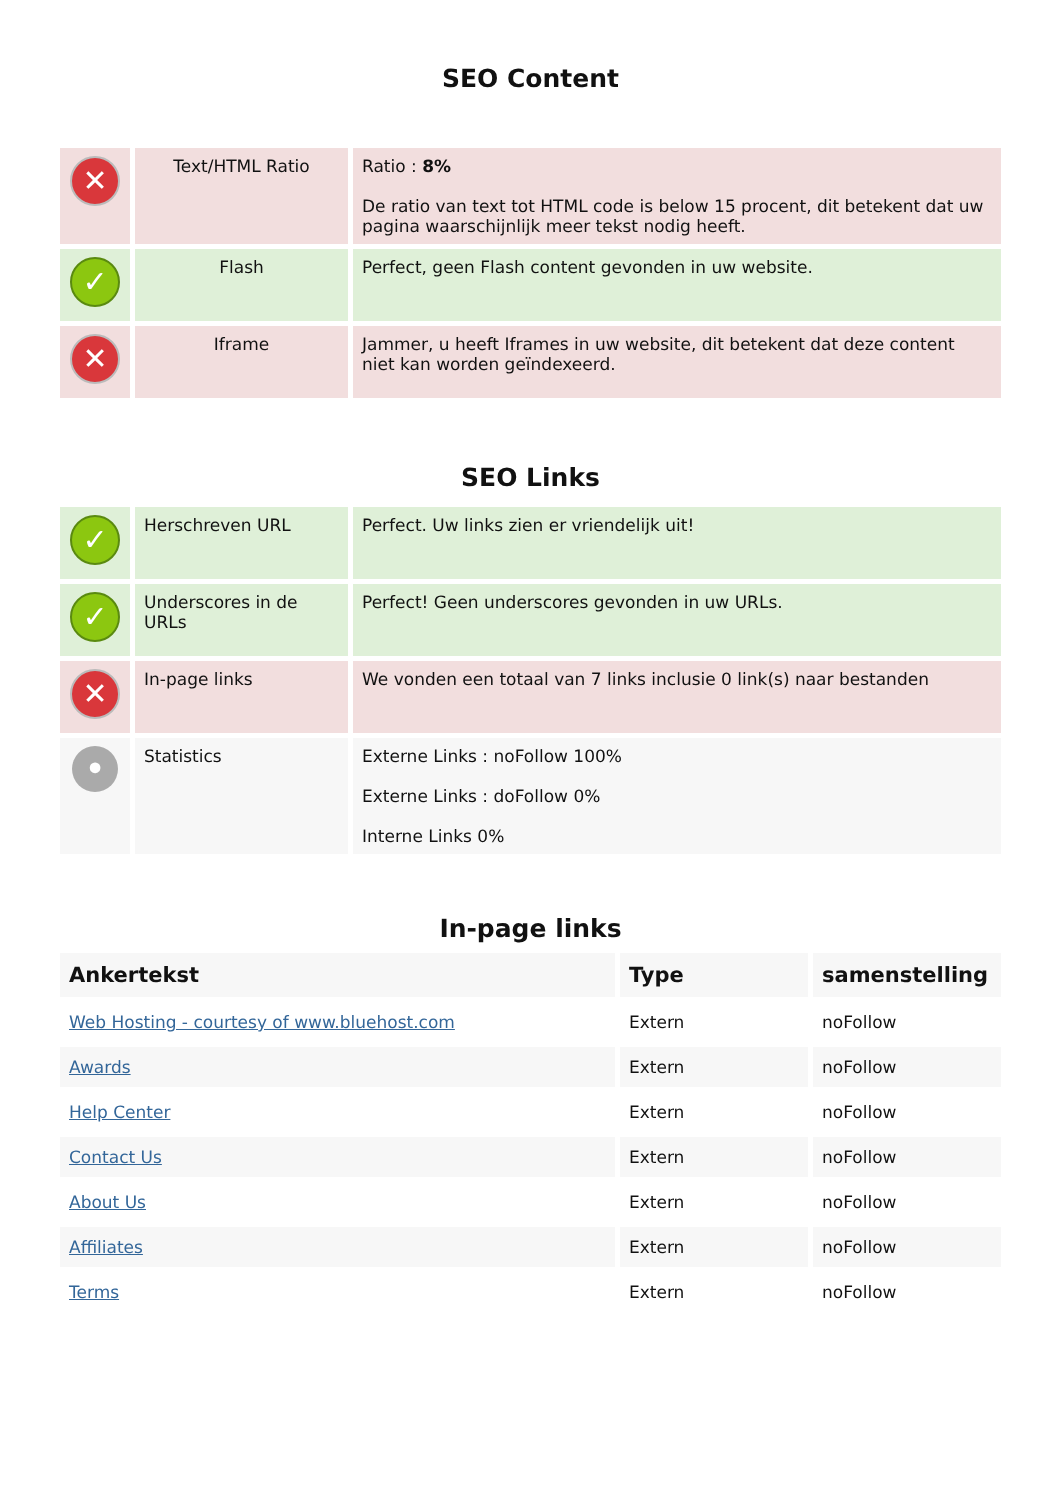SEO Content
| ✕ | Text/HTML Ratio | Ratio : 8% De ratio van text tot HTML code is below 15 procent, dit betekent dat uw pagina waarschijnlijk meer tekst nodig heeft. |
| ✓ | Flash | Perfect, geen Flash content gevonden in uw website. |
| ✕ | Iframe | Jammer, u heeft Iframes in uw website, dit betekent dat deze content niet kan worden geïndexeerd. |
SEO Links
| ✓ | Herschreven URL | Perfect. Uw links zien er vriendelijk uit! |
| ✓ | Underscores in de URLs | Perfect! Geen underscores gevonden in uw URLs. |
| ✕ | In-page links | We vonden een totaal van 7 links inclusie 0 link(s) naar bestanden |
| • | Statistics | Externe Links : noFollow 100% Externe Links : doFollow 0% Interne Links 0% |
In-page links
| Ankertekst | Type | samenstelling |
| --- | --- | --- |
| Web Hosting - courtesy of www.bluehost.com | Extern | noFollow |
| Awards | Extern | noFollow |
| Help Center | Extern | noFollow |
| Contact Us | Extern | noFollow |
| About Us | Extern | noFollow |
| Affiliates | Extern | noFollow |
| Terms | Extern | noFollow |